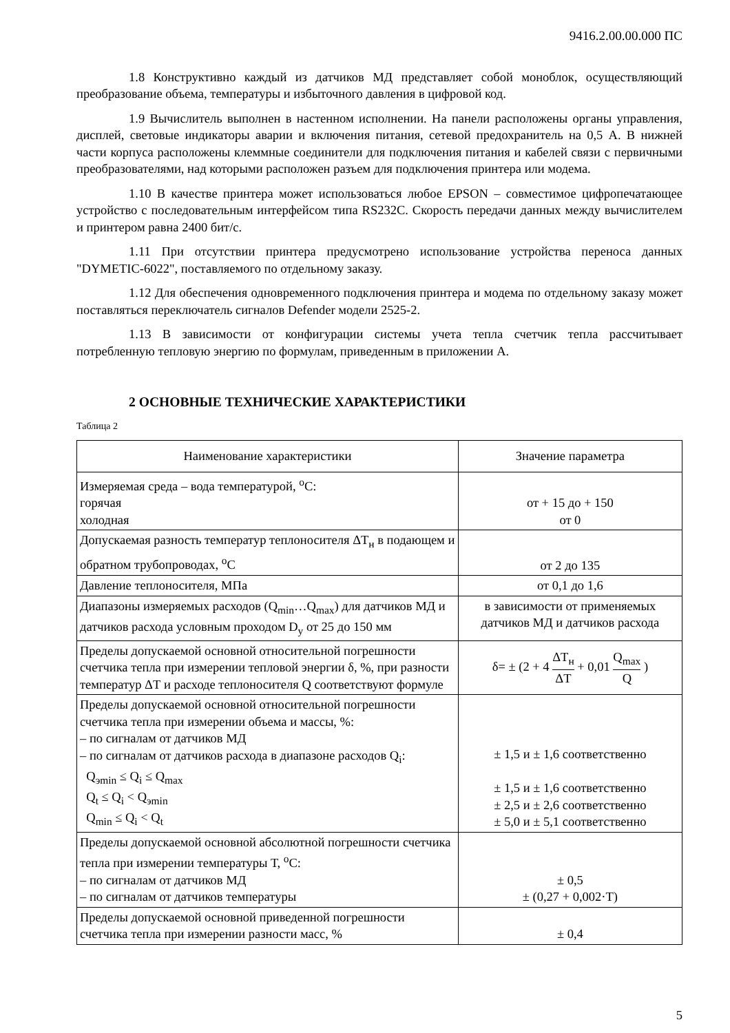9416.2.00.00.000 ПС
1.8 Конструктивно каждый из датчиков МД представляет собой моноблок, осуществляющий преобразование объема, температуры и избыточного давления в цифровой код.
1.9 Вычислитель выполнен в настенном исполнении. На панели расположены органы управления, дисплей, световые индикаторы аварии и включения питания, сетевой предохранитель на 0,5 А. В нижней части корпуса расположены клеммные соединители для подключения питания и кабелей связи с первичными преобразователями, над которыми расположен разъем для подключения принтера или модема.
1.10 В качестве принтера может использоваться любое EPSON – совместимое цифропечатающее устройство с последовательным интерфейсом типа RS232C. Скорость передачи данных между вычислителем и принтером равна 2400 бит/с.
1.11 При отсутствии принтера предусмотрено использование устройства переноса данных "DYMETIC-6022", поставляемого по отдельному заказу.
1.12 Для обеспечения одновременного подключения принтера и модема по отдельному заказу может поставляться переключатель сигналов Defender модели 2525-2.
1.13 В зависимости от конфигурации системы учета тепла счетчик тепла рассчитывает потребленную тепловую энергию по формулам, приведенным в приложении А.
2 ОСНОВНЫЕ ТЕХНИЧЕСКИЕ ХАРАКТЕРИСТИКИ
Таблица 2
| Наименование характеристики | Значение параметра |
| --- | --- |
| Измеряемая среда – вода температурой, <sup>о</sup>С: горячая холодная | от + 15 до + 150 от 0 |
| Допускаемая разность температур теплоносителя ΔТ<sub>н</sub> в подающем и обратном трубопроводах, <sup>о</sup>С | от 2 до 135 |
| Давление теплоносителя, МПа | от 0,1 до 1,6 |
| Диапазоны измеряемых расходов (Q<sub>min</sub>…Q<sub>max</sub>) для датчиков МД и датчиков расхода условным проходом D<sub>y</sub> от 25 до 150 мм | в зависимости от применяемых датчиков МД и датчиков расхода |
| Пределы допускаемой основной относительной погрешности счетчика тепла при измерении тепловой энергии δ, %, при разности температур ΔТ и расходе теплоносителя Q соответствуют формуле | δ= ± (2 + 4 ΔТ<sub>н</sub> ΔТ + 0,01 Q<sub>max</sub> Q ) |
| Пределы допускаемой основной относительной погрешности счетчика тепла при измерении объема и массы, %: – по сигналам от датчиков МД – по сигналам от датчиков расхода в диапазоне расходов Q<sub>i</sub>: Q<sub>эmin</sub> ≤ Q<sub>i</sub> ≤ Q<sub>max</sub> Q<sub>t</sub> ≤ Q<sub>i</sub> < Q<sub>эmin</sub> Q<sub>min</sub> ≤ Q<sub>i</sub> < Q<sub>t</sub> | ± 1,5 и ± 1,6 соответственно ± 1,5 и ± 1,6 соответственно ± 2,5 и ± 2,6 соответственно ± 5,0 и ± 5,1 соответственно |
| Пределы допускаемой основной абсолютной погрешности счетчика тепла при измерении температуры Т, <sup>о</sup>С: – по сигналам от датчиков МД – по сигналам от датчиков температуры | ± 0,5 ± (0,27 + 0,002·Т) |
| Пределы допускаемой основной приведенной погрешности счетчика тепла при измерении разности масс, % | ± 0,4 |
5